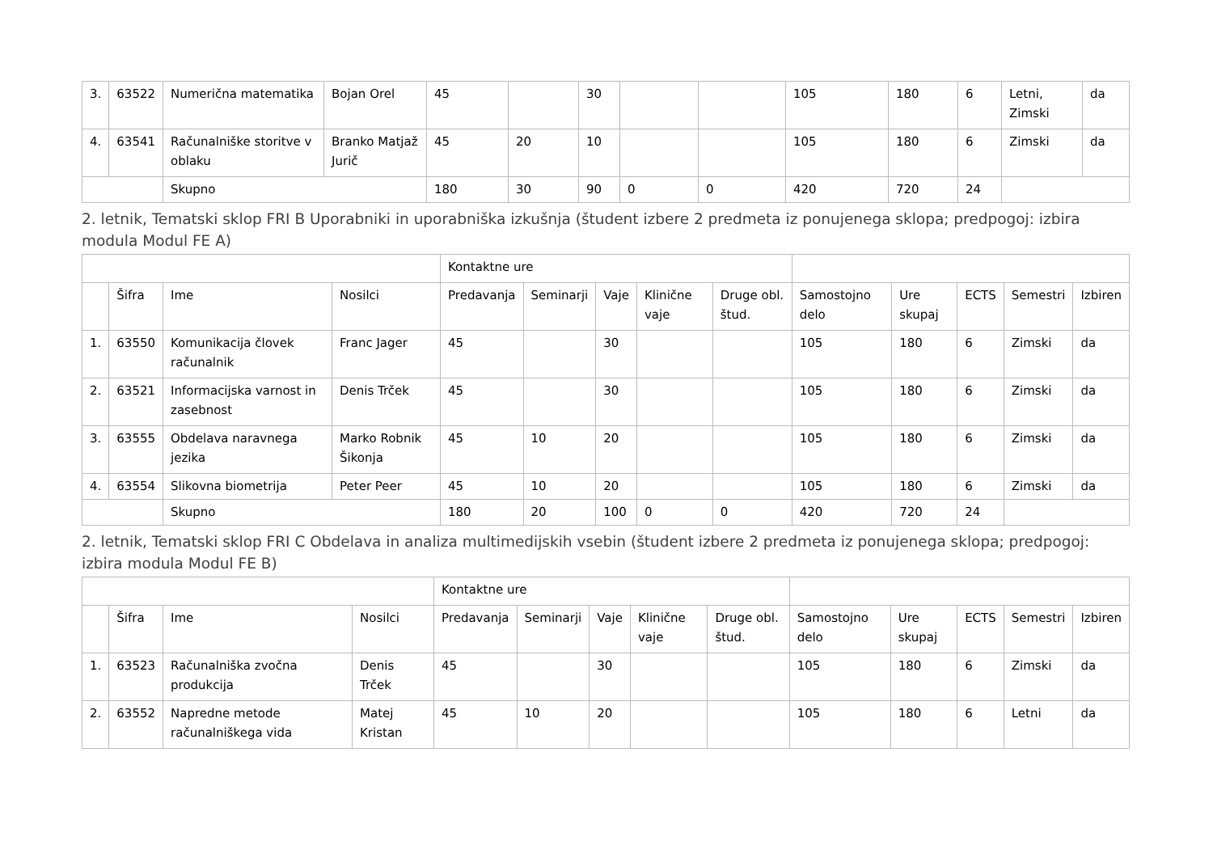| 3. | 63522 | Numerična matematika | Bojan Orel | 45 | | 30 | | | 105 | 180 | 6 | Letni, Zimski | da |
| 4. | 63541 | Računalniške storitve v oblaku | Branko Matjaž Jurič | 45 | 20 | 10 | | | 105 | 180 | 6 | Zimski | da |
| | | Skupno | | 180 | 30 | 90 | 0 | 0 | 420 | 720 | 24 | | |
2. letnik, Tematski sklop FRI B Uporabniki in uporabniška izkušnja (študent izbere 2 predmeta iz ponujenega sklopa; predpogoj: izbira modula Modul FE A)
| | | | | Kontaktne ure | | | | | | | | | |
| | Šifra | Ime | Nosilci | Predavanja | Seminarji | Vaje | Klinične vaje | Druge obl. štud. | Samostojno delo | Ure skupaj | ECTS | Semestri | Izbiren |
| 1. | 63550 | Komunikacija človek računalnik | Franc Jager | 45 | | 30 | | | 105 | 180 | 6 | Zimski | da |
| 2. | 63521 | Informacijska varnost in zasebnost | Denis Trček | 45 | | 30 | | | 105 | 180 | 6 | Zimski | da |
| 3. | 63555 | Obdelava naravnega jezika | Marko Robnik Šikonja | 45 | 10 | 20 | | | 105 | 180 | 6 | Zimski | da |
| 4. | 63554 | Slikovna biometrija | Peter Peer | 45 | 10 | 20 | | | 105 | 180 | 6 | Zimski | da |
| | | Skupno | | 180 | 20 | 100 | 0 | 0 | 420 | 720 | 24 | | |
2. letnik, Tematski sklop FRI C Obdelava in analiza multimedijskih vsebin (študent izbere 2 predmeta iz ponujenega sklopa; predpogoj: izbira modula Modul FE B)
| | | | | Kontaktne ure | | | | | | | | | |
| | Šifra | Ime | Nosilci | Predavanja | Seminarji | Vaje | Klinične vaje | Druge obl. štud. | Samostojno delo | Ure skupaj | ECTS | Semestri | Izbiren |
| 1. | 63523 | Računalniška zvočna produkcija | Denis Trček | 45 | | 30 | | | 105 | 180 | 6 | Zimski | da |
| 2. | 63552 | Napredne metode računalniškega vida | Matej Kristan | 45 | 10 | 20 | | | 105 | 180 | 6 | Letni | da |